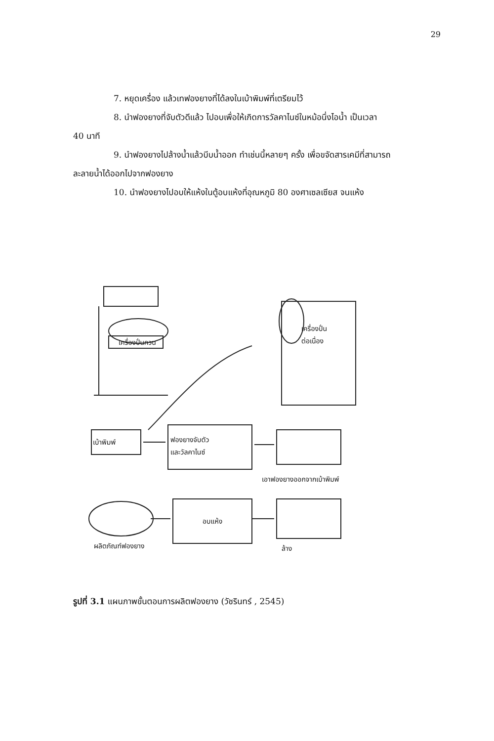29
7. หยุดเครื่อง แล้วเทฟองยางที่ได้ลงในเบ้าพิมพ์ที่เตรียมไว้
8. นำฟองยางที่จับตัวดีแล้ว ไปอบเพื่อให้เกิดการวัลคาไนซ์ในหม้อนึ่งไอน้ำ เป็นเวลา
40 นาที
9. นำฟองยางไปล้างน้ำแล้วบีบน้ำออก ทำเช่นนี้หลายๆ ครั้ง เพื่อขจัดสารเคมีที่สามารถ
ละลายน้ำได้ออกไปจากฟองยาง
10. นำฟองยางไปอบให้แห้งในตู้อบแห้งที่อุณหภูมิ 80 องศาเซลเซียส จนแห้ง
เครื่องปั่นกวน
เครื่องปั่น
ต่อเนื่อง
เบ้าพิมพ์
ฟองยางจับตัว
และวัลคาไนซ์
เอาฟองยางออกจากเบ้าพิมพ์
ล้าง
อบแห้ง
ผลิตภัณฑ์ฟองยาง
รูปที่ 3.1 แผนภาพขั้นตอนการผลิตฟองยาง (วัชรินทร์ , 2545)